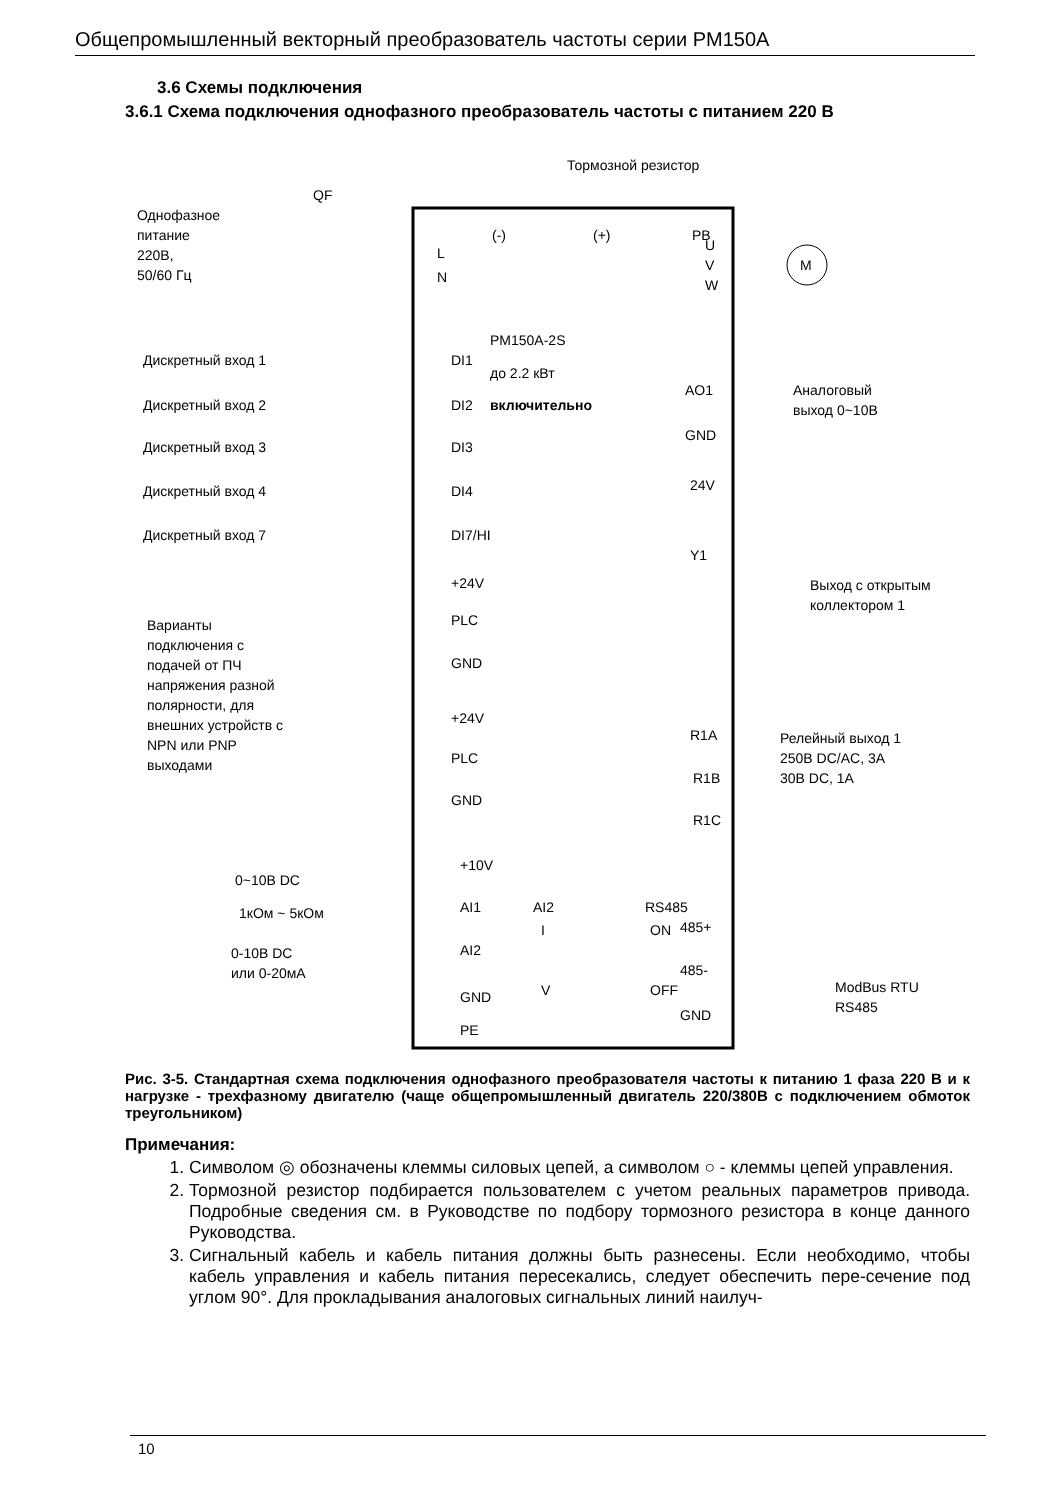Общепромышленный векторный преобразователь частоты серии PM150A
3.6 Схемы подключения
3.6.1 Схема подключения однофазного преобразователь частоты с питанием 220 В
Тормозной резистор
QF
Однофазное
питание
220В,
50/60 Гц
L
N
(-)
(+)
PB
U
V
W
M
PM150A-2S
до 2.2 кВт
включительно
Дискретный вход 1
DI1
Дискретный вход 2
DI2
Дискретный вход 3
DI3
Дискретный вход 4
DI4
Дискретный вход 7
DI7/HI
+24V
PLC
GND
Варианты
подключения с
подачей от ПЧ
напряжения разной
полярности, для
внешних устройств с
NPN или PNP
выходами
+24V
PLC
GND
+10V
AI1
AI2
GND
PE
0~10В DC
1кОм ~ 5кОм
0-10В DC
или 0-20мА
AI2
I
V
RS485
ON
OFF
AO1
GND
24V
Y1
Аналоговый
выход 0~10В
Выход с открытым
коллектором 1
R1A
R1B
R1C
Релейный выход 1
250В DC/AC, 3А
30В DC, 1А
485+
485-
GND
ModBus RTU
RS485
Рис. 3-5. Стандартная схема подключения однофазного преобразователя частоты к питанию 1 фаза 220 В и к нагрузке - трехфазному двигателю (чаще общепромышленный двигатель 220/380В с подключением обмоток треугольником)
Примечания:
1. Символом ◎ обозначены клеммы силовых цепей, а символом ○ - клеммы цепей управления.
2. Тормозной резистор подбирается пользователем с учетом реальных параметров привода. Подробные сведения см. в Руководстве по подбору тормозного резистора в конце данного Руководства.
3. Сигнальный кабель и кабель питания должны быть разнесены. Если необходимо, чтобы кабель управления и кабель питания пересекались, следует обеспечить пере-сечение под углом 90°. Для прокладывания аналоговых сигнальных линий наилуч-
10